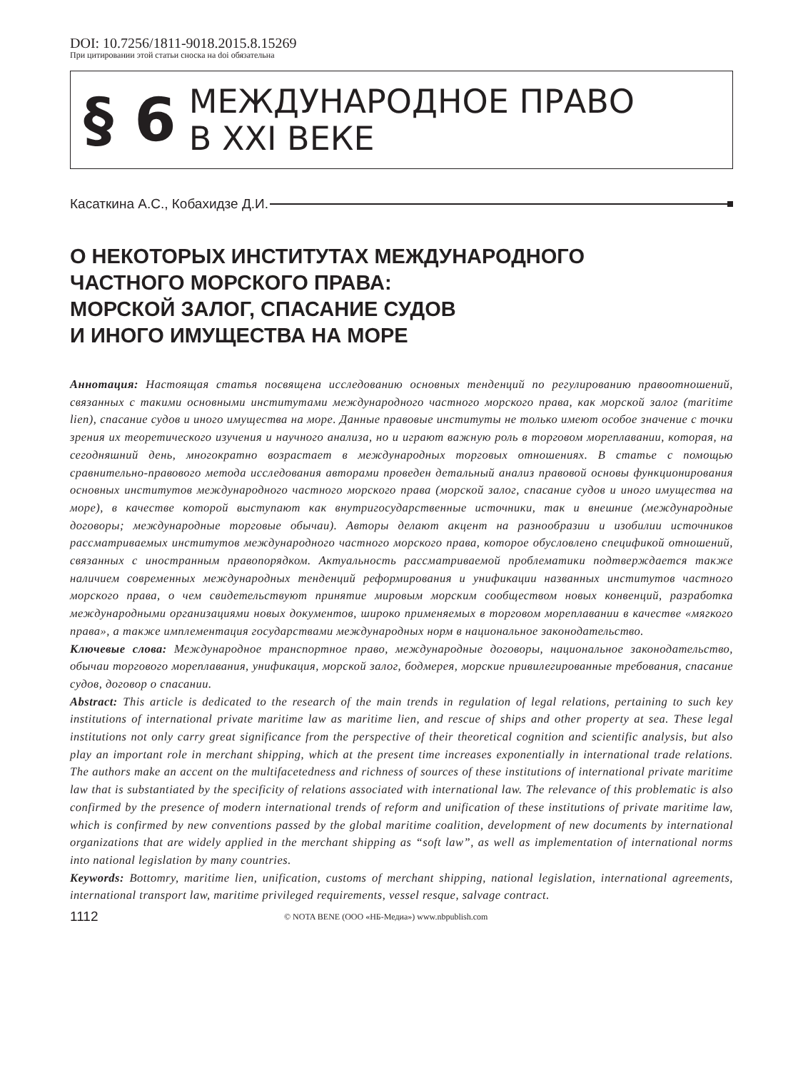DOI: 10.7256/1811-9018.2015.8.15269
При цитировании этой статьи сноска на doi обязательна
§ 6
МЕЖДУНАРОДНОЕ ПРАВО
В XXI ВЕКЕ
Касаткина А.С., Кобахидзе Д.И.
О НЕКОТОРЫХ ИНСТИТУТАХ МЕЖДУНАРОДНОГО
ЧАСТНОГО МОРСКОГО ПРАВА:
МОРСКОЙ ЗАЛОГ, СПАСАНИЕ СУДОВ
И ИНОГО ИМУЩЕСТВА НА МОРЕ
Аннотация: Настоящая статья посвящена исследованию основных тенденций по регулированию правоотношений, связанных с такими основными институтами международного частного морского права, как морской залог (maritime lien), спасание судов и иного имущества на море. Данные правовые институты не только имеют особое значение с точки зрения их теоретического изучения и научного анализа, но и играют важную роль в торговом мореплавании, которая, на сегодняшний день, многократно возрастает в международных торговых отношениях. В статье с помощью сравнительно-правового метода исследования авторами проведен детальный анализ правовой основы функционирования основных институтов международного частного морского права (морской залог, спасание судов и иного имущества на море), в качестве которой выступают как внутригосударственные источники, так и внешние (международные договоры; международные торговые обычаи). Авторы делают акцент на разнообразии и изобилии источников рассматриваемых институтов международного частного морского права, которое обусловлено спецификой отношений, связанных с иностранным правопорядком. Актуальность рассматриваемой проблематики подтверждается также наличием современных международных тенденций реформирования и унификации названных институтов частного морского права, о чем свидетельствуют принятие мировым морским сообществом новых конвенций, разработка международными организациями новых документов, широко применяемых в торговом мореплавании в качестве «мягкого права», а также имплементация государствами международных норм в национальное законодательство.
Ключевые слова: Международное транспортное право, международные договоры, национальное законодательство, обычаи торгового мореплавания, унификация, морской залог, бодмерея, морские привилегированные требования, спасание судов, договор о спасании.
Abstract: This article is dedicated to the research of the main trends in regulation of legal relations, pertaining to such key institutions of international private maritime law as maritime lien, and rescue of ships and other property at sea. These legal institutions not only carry great significance from the perspective of their theoretical cognition and scientific analysis, but also play an important role in merchant shipping, which at the present time increases exponentially in international trade relations. The authors make an accent on the multifacetedness and richness of sources of these institutions of international private maritime law that is substantiated by the specificity of relations associated with international law. The relevance of this problematic is also confirmed by the presence of modern international trends of reform and unification of these institutions of private maritime law, which is confirmed by new conventions passed by the global maritime coalition, development of new documents by international organizations that are widely applied in the merchant shipping as “soft law”, as well as implementation of international norms into national legislation by many countries.
Keywords: Bottomry, maritime lien, unification, customs of merchant shipping, national legislation, international agreements, international transport law, maritime privileged requirements, vessel resque, salvage contract.
1112 © NOTA BENE (ООО «НБ-Медиа») www.nbpublish.com